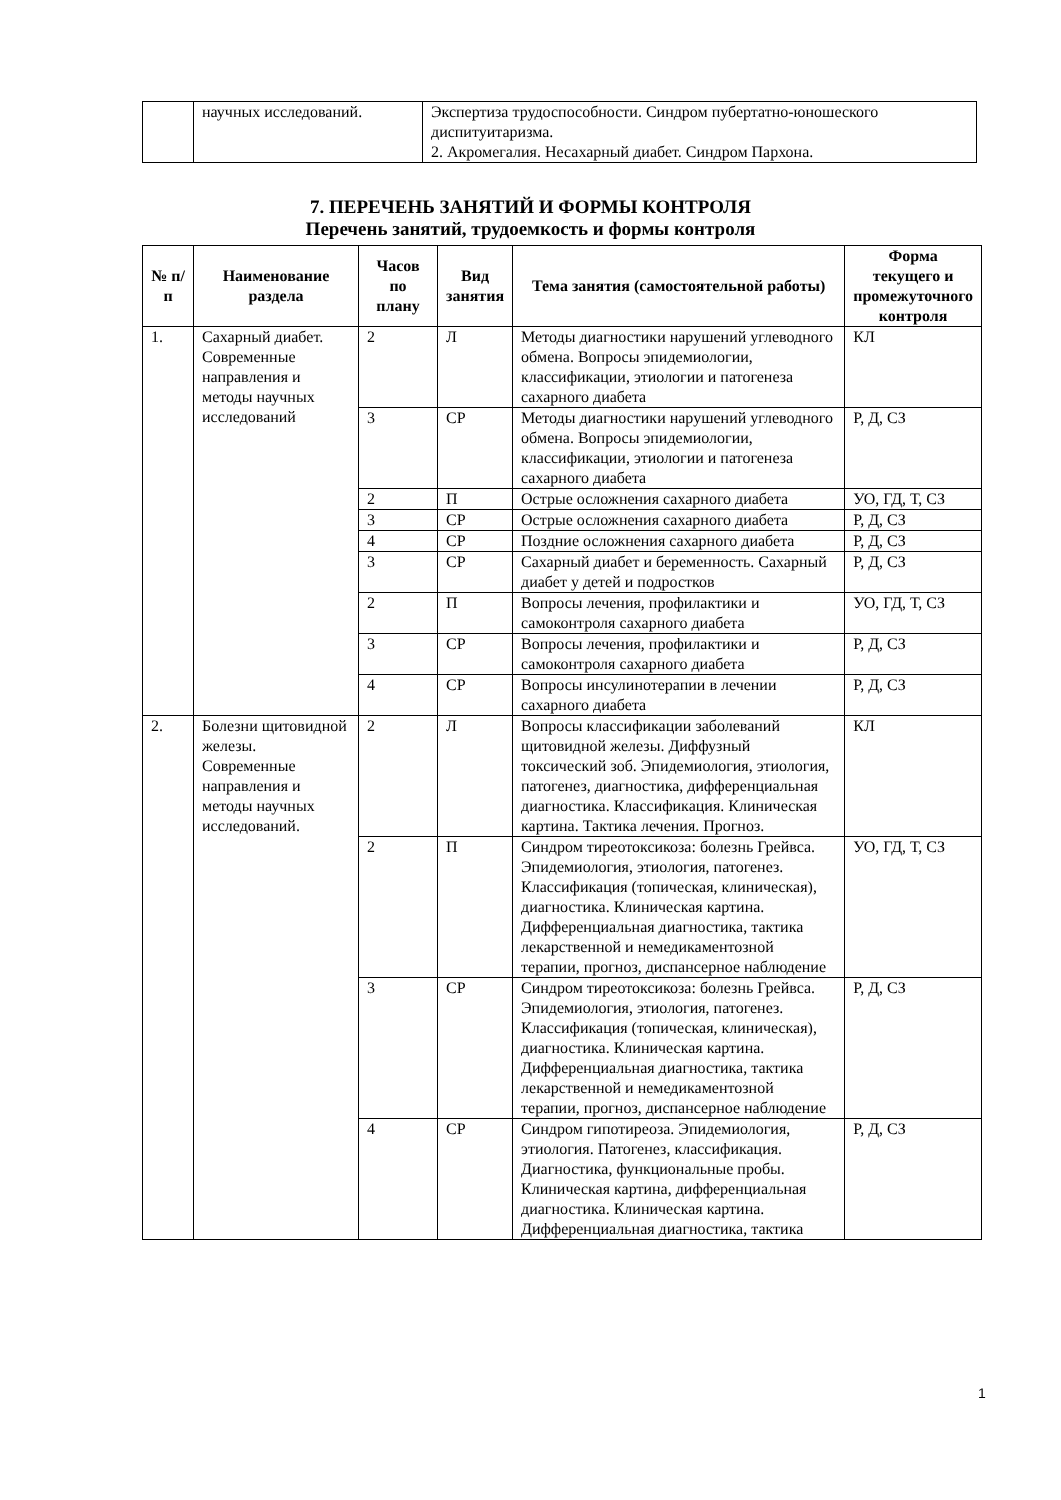| | научных исследований. | Экспертиза трудоспособности. Синдром пубертатно-юношеского диспитуитаризма. 2. Акромегалия. Несахарный диабет. Синдром Пархона. |
7. ПЕРЕЧЕНЬ ЗАНЯТИЙ И ФОРМЫ КОНТРОЛЯ
Перечень занятий, трудоемкость и формы контроля
| № п/п | Наименование раздела | Часов по плану | Вид занятия | Тема занятия (самостоятельной работы) | Форма текущего и промежуточного контроля |
| --- | --- | --- | --- | --- | --- |
| 1. | Сахарный диабет. Современные направления и методы научных исследований | 2 | Л | Методы диагностики нарушений углеводного обмена. Вопросы эпидемиологии, классификации, этиологии и патогенеза сахарного диабета | КЛ |
| | | 3 | СР | Методы диагностики нарушений углеводного обмена. Вопросы эпидемиологии, классификации, этиологии и патогенеза сахарного диабета | Р, Д, СЗ |
| | | 2 | П | Острые осложнения сахарного диабета | УО, ГД, Т, СЗ |
| | | 3 | СР | Острые осложнения сахарного диабета | Р, Д, СЗ |
| | | 4 | СР | Поздние осложнения сахарного диабета | Р, Д, СЗ |
| | | 3 | СР | Сахарный диабет и беременность. Сахарный диабет у детей и подростков | Р, Д, СЗ |
| | | 2 | П | Вопросы лечения, профилактики и самоконтроля сахарного диабета | УО, ГД, Т, СЗ |
| | | 3 | СР | Вопросы лечения, профилактики и самоконтроля сахарного диабета | Р, Д, СЗ |
| | | 4 | СР | Вопросы инсулинотерапии в лечении сахарного диабета | Р, Д, СЗ |
| 2. | Болезни щитовидной железы. Современные направления и методы научных исследований. | 2 | Л | Вопросы классификации заболеваний щитовидной железы. Диффузный токсический зоб. Эпидемиология, этиология, патогенез, диагностика, дифференциальная диагностика. Классификация. Клиническая картина. Тактика лечения. Прогноз. | КЛ |
| | | 2 | П | Синдром тиреотоксикоза: болезнь Грейвса. Эпидемиология, этиология, патогенез. Классификация (топическая, клиническая), диагностика. Клиническая картина. Дифференциальная диагностика, тактика лекарственной и немедикаментозной терапии, прогноз, диспансерное наблюдение | УО, ГД, Т, СЗ |
| | | 3 | СР | Синдром тиреотоксикоза: болезнь Грейвса. Эпидемиология, этиология, патогенез. Классификация (топическая, клиническая), диагностика. Клиническая картина. Дифференциальная диагностика, тактика лекарственной и немедикаментозной терапии, прогноз, диспансерное наблюдение | Р, Д, СЗ |
| | | 4 | СР | Синдром гипотиреоза. Эпидемиология, этиология. Патогенез, классификация. Диагностика, функциональные пробы. Клиническая картина, дифференциальная диагностика. Клиническая картина. Дифференциальная диагностика, тактика | Р, Д, СЗ |
1